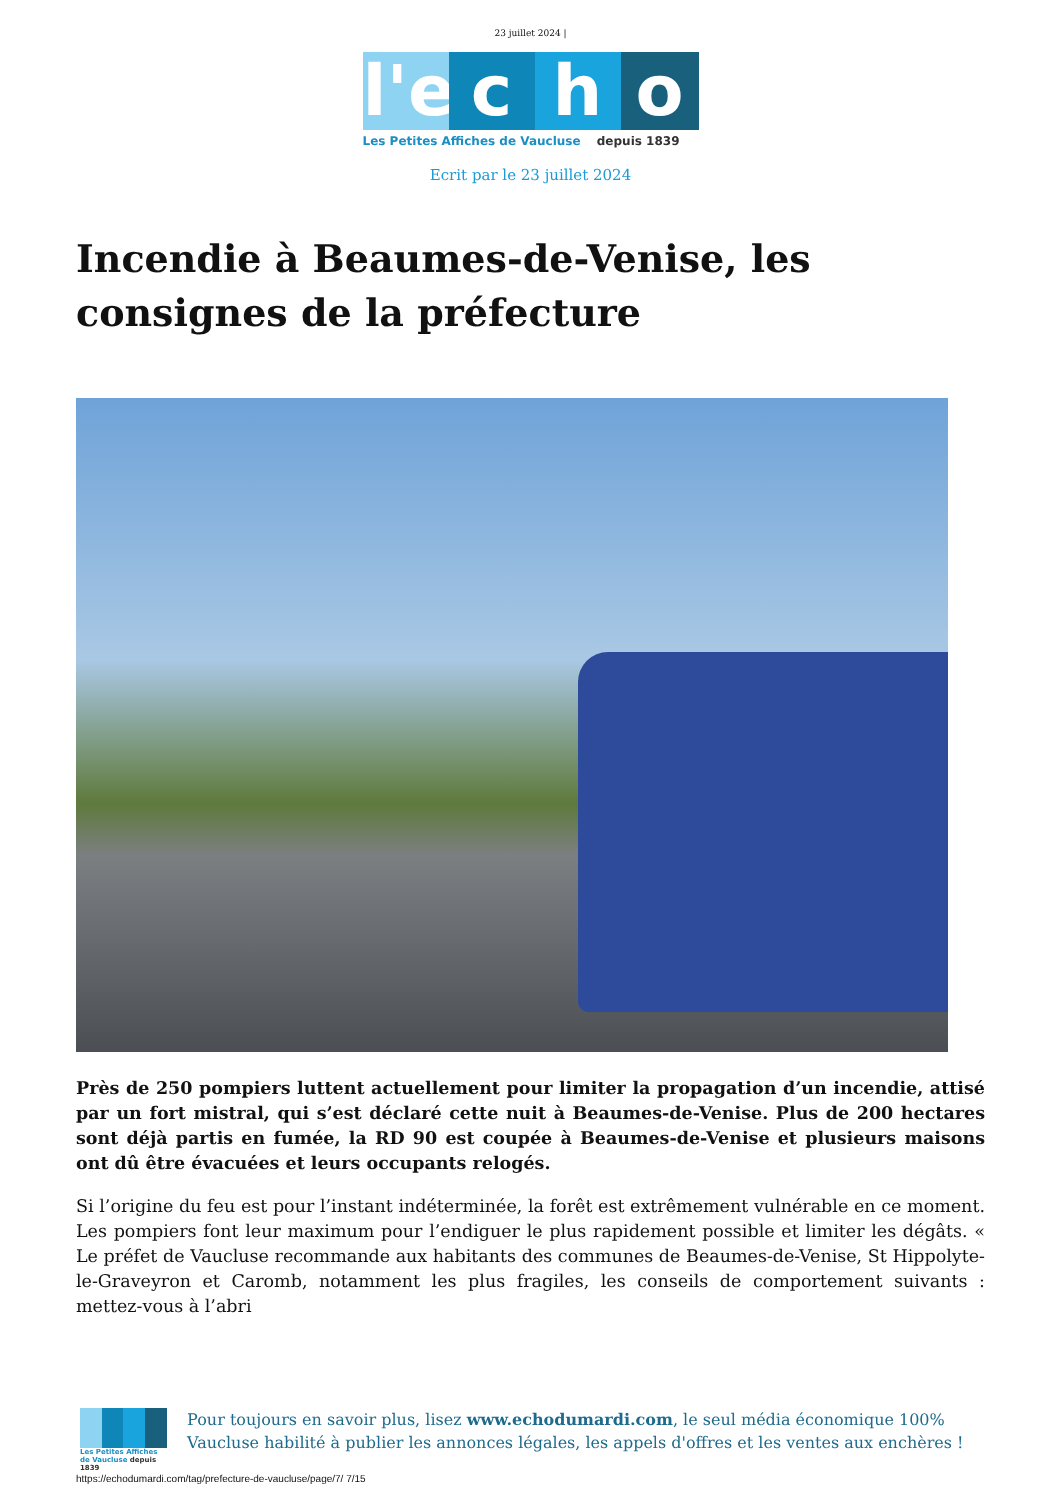23 juillet 2024 |
l'e
c
h
o
Les Petites Affiches de Vaucluse depuis 1839
Ecrit par le 23 juillet 2024
Incendie à Beaumes-de-Venise, les consignes de la préfecture
Près de 250 pompiers luttent actuellement pour limiter la propagation d’un incendie, attisé par un fort mistral, qui s’est déclaré cette nuit à Beaumes-de-Venise. Plus de 200 hectares sont déjà partis en fumée, la RD 90 est coupée à Beaumes-de-Venise et plusieurs maisons ont dû être évacuées et leurs occupants relogés.
Si l’origine du feu est pour l’instant indéterminée, la forêt est extrêmement vulnérable en ce moment. Les pompiers font leur maximum pour l’endiguer le plus rapidement possible et limiter les dégâts. « Le préfet de Vaucluse recommande aux habitants des communes de Beaumes-de-Venise, St Hippolyte-le-Graveyron et Caromb, notamment les plus fragiles, les conseils de comportement suivants : mettez-vous à l’abri
Les Petites Affiches de Vaucluse depuis 1839
Pour toujours en savoir plus, lisez www.echodumardi.com, le seul média économique 100% Vaucluse habilité à publier les annonces légales, les appels d'offres et les ventes aux enchères !
https://echodumardi.com/tag/prefecture-de-vaucluse/page/7/ 7/15